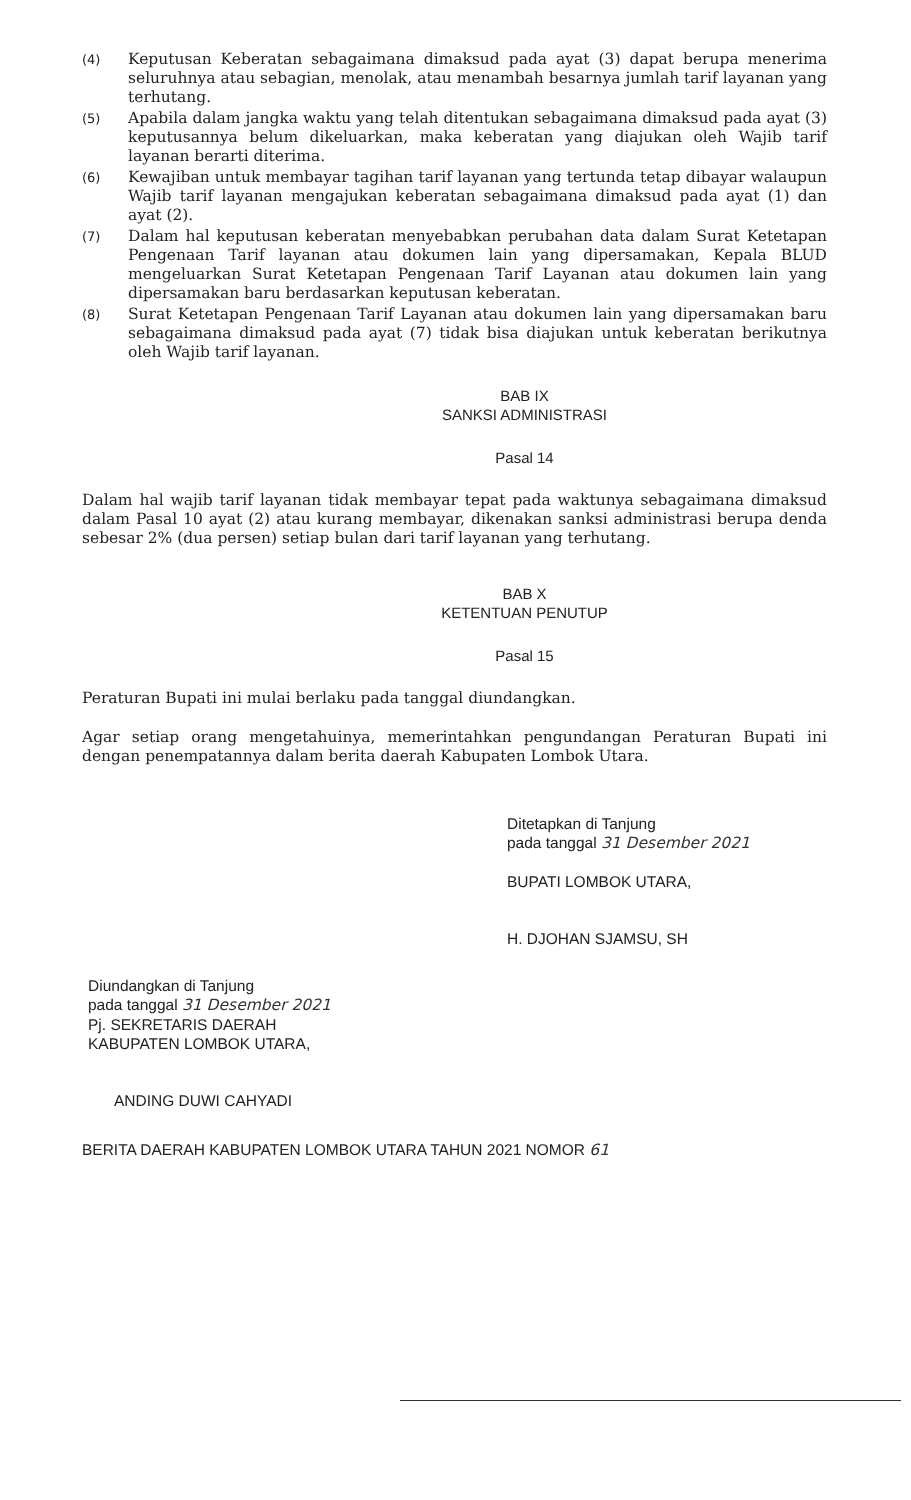(4)
Keputusan Keberatan sebagaimana dimaksud pada ayat (3) dapat berupa menerima seluruhnya atau sebagian, menolak, atau menambah besarnya jumlah tarif layanan yang terhutang.
(5)
Apabila dalam jangka waktu yang telah ditentukan sebagaimana dimaksud pada ayat (3) keputusannya belum dikeluarkan, maka keberatan yang diajukan oleh Wajib tarif layanan berarti diterima.
(6)
Kewajiban untuk membayar tagihan tarif layanan yang tertunda tetap dibayar walaupun Wajib tarif layanan mengajukan keberatan sebagaimana dimaksud pada ayat (1) dan ayat (2).
(7)
Dalam hal keputusan keberatan menyebabkan perubahan data dalam Surat Ketetapan Pengenaan Tarif layanan atau dokumen lain yang dipersamakan, Kepala BLUD mengeluarkan Surat Ketetapan Pengenaan Tarif Layanan atau dokumen lain yang dipersamakan baru berdasarkan keputusan keberatan.
(8)
Surat Ketetapan Pengenaan Tarif Layanan atau dokumen lain yang dipersamakan baru sebagaimana dimaksud pada ayat (7) tidak bisa diajukan untuk keberatan berikutnya oleh Wajib tarif layanan.
BAB IX
SANKSI ADMINISTRASI
Pasal 14
Dalam hal wajib tarif layanan tidak membayar tepat pada waktunya sebagaimana dimaksud dalam Pasal 10 ayat (2) atau kurang membayar, dikenakan sanksi administrasi berupa denda sebesar 2% (dua persen) setiap bulan dari tarif layanan yang terhutang.
BAB X
KETENTUAN PENUTUP
Pasal 15
Peraturan Bupati ini mulai berlaku pada tanggal diundangkan.
Agar setiap orang mengetahuinya, memerintahkan pengundangan Peraturan Bupati ini dengan penempatannya dalam berita daerah Kabupaten Lombok Utara.
Ditetapkan di Tanjung
pada tanggal 31 Desember 2021
BUPATI LOMBOK UTARA,
H. DJOHAN SJAMSU, SH
Diundangkan di Tanjung
pada tanggal 31 Desember 2021
Pj. SEKRETARIS DAERAH
KABUPATEN LOMBOK UTARA,
ANDING DUWI CAHYADI
BERITA DAERAH KABUPATEN LOMBOK UTARA TAHUN 2021 NOMOR 61